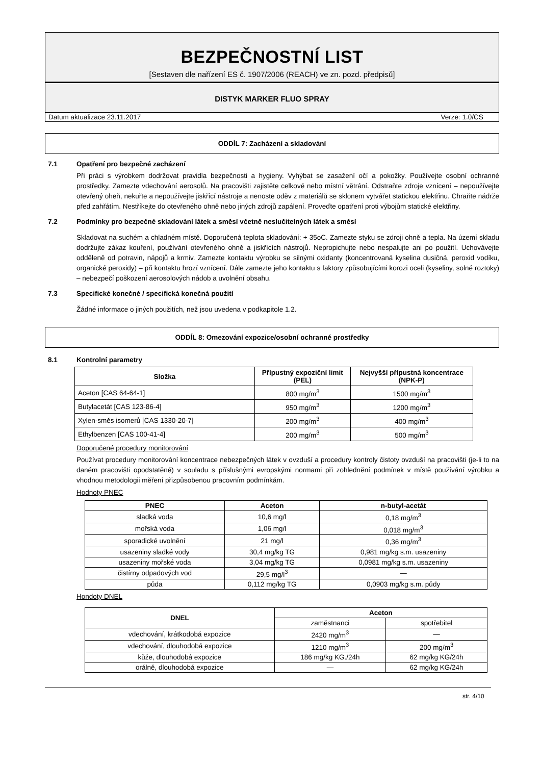BEZPEČNOSTNÍ LIST
[Sestaven dle nařízení ES č. 1907/2006 (REACH) ve zn. pozd. předpisů]
DISTYK MARKER FLUO SPRAY
Datum aktualizace 23.11.2017 Verze: 1.0/CS
ODDÍL 7: Zacházení a skladování
7.1 Opatření pro bezpečné zacházení
Při práci s výrobkem dodržovat pravidla bezpečnosti a hygieny. Vyhýbat se zasažení očí a pokožky. Používejte osobní ochranné prostředky. Zamezte vdechování aerosolů. Na pracovišti zajistěte celkové nebo místní větrání. Odstraňte zdroje vznícení – nepoužívejte otevřený oheň, nekuřte a nepoužívejte jiskřící nástroje a nenoste oděv z materiálů se sklonem vytvářet statickou elektřinu. Chraňte nádrže před zahřátím. Nestříkejte do otevřeného ohně nebo jiných zdrojů zapálení. Proveďte opatření proti výbojům statické elektřiny.
7.2 Podmínky pro bezpečné skladování látek a směsí včetně neslučitelných látek a směsí
Skladovat na suchém a chladném místě. Doporučená teplota skladování: + 35oC. Zamezte styku se zdroji ohně a tepla. Na území skladu dodržujte zákaz kouření, používání otevřeného ohně a jiskřících nástrojů. Nepropichujte nebo nespalujte ani po použití. Uchovávejte odděleně od potravin, nápojů a krmiv. Zamezte kontaktu výrobku se silnými oxidanty (koncentrovaná kyselina dusičná, peroxid vodíku, organické peroxidy) – při kontaktu hrozí vznícení. Dále zamezte jeho kontaktu s faktory způsobujícími korozi oceli (kyseliny, solné roztoky) – nebezpečí poškození aerosolových nádob a uvolnění obsahu.
7.3 Specifické konečné / specifická konečná použití
Žádné informace o jiných použitích, než jsou uvedena v podkapitole 1.2.
ODDÍL 8: Omezování expozice/osobní ochranné prostředky
8.1 Kontrolní parametry
| Složka | Přípustný expoziční limit (PEL) | Nejvyšší přípustná koncentrace (NPK-P) |
| --- | --- | --- |
| Aceton [CAS 64-64-1] | 800 mg/m<sup>3</sup> | 1500 mg/m<sup>3</sup> |
| Butylacetát [CAS 123-86-4] | 950 mg/m<sup>3</sup> | 1200 mg/m<sup>3</sup> |
| Xylen-směs isomerů [CAS 1330-20-7] | 200 mg/m<sup>3</sup> | 400 mg/m<sup>3</sup> |
| Ethylbenzen [CAS 100-41-4] | 200 mg/m<sup>3</sup> | 500 mg/m<sup>3</sup> |
Doporučené procedury monitorování
Používat procedury monitorování koncentrace nebezpečných látek v ovzduší a procedury kontroly čistoty ovzduší na pracovišti (je-li to na daném pracovišti opodstatěné) v souladu s příslušnými evropskými normami při zohlednění podmínek v místě používání výrobku a vhodnou metodologii měření přizpůsobenou pracovním podmínkám.
Hodnoty PNEC
| PNEC | Aceton | n-butyl-acetát |
| --- | --- | --- |
| sladká voda | 10,6 mg/l | 0,18 mg/m<sup>3</sup> |
| mořská voda | 1,06 mg/l | 0,018 mg/m<sup>3</sup> |
| sporadické uvolnění | 21 mg/l | 0,36 mg/m<sup>3</sup> |
| usazeniny sladké vody | 30,4 mg/kg TG | 0,981 mg/kg s.m. usazeniny |
| usazeniny mořské voda | 3,04 mg/kg TG | 0,0981 mg/kg s.m. usazeniny |
| čistírny odpadových vod | 29,5 mg/l<sup>3</sup> | — |
| půda | 0,112 mg/kg TG | 0,0903 mg/kg s.m. půdy |
Hondoty DNEL
| DNEL | Aceton | |
| --- | --- | --- |
| | zaměstnanci | spotřebitel |
| vdechování, krátkodobá expozice | 2420 mg/m<sup>3</sup> | — |
| vdechování, dlouhodobá expozice | 1210 mg/m<sup>3</sup> | 200 mg/m<sup>3</sup> |
| kůže, dlouhodobá expozice | 186 mg/kg KG./24h | 62 mg/kg KG/24h |
| orálně, dlouhodobá expozice | — | 62 mg/kg KG/24h |
str. 4/10